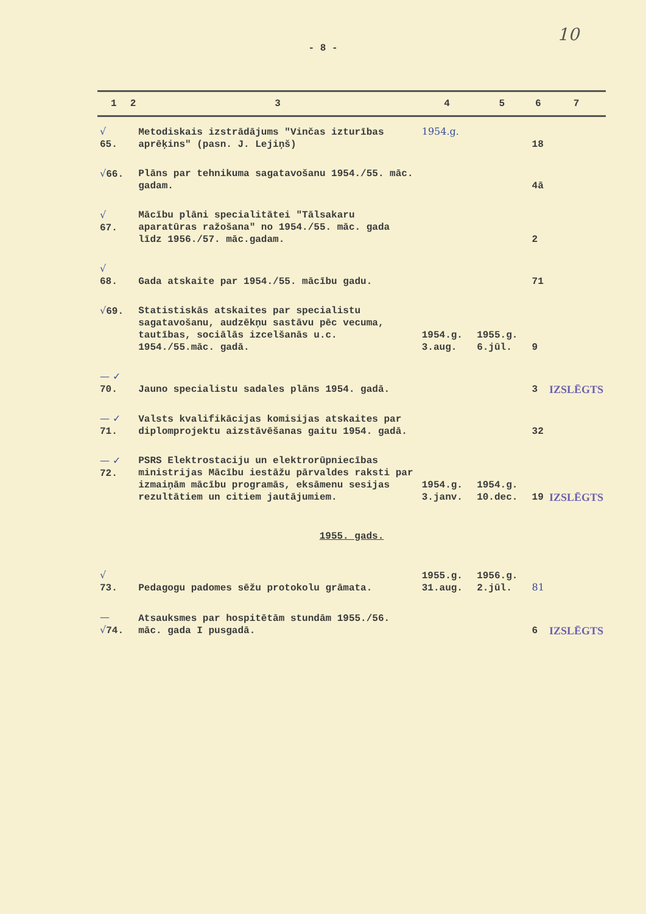10
- 8 -
| 1 | 2 | 3 | 4 | 5 | 6 | 7 |
| --- | --- | --- | --- | --- | --- | --- |
| √ 65. | | Metodiskais izstrādājums "Vinčas izturības aprēķins" (pasn. J. Lejiņš) | 1954.g. | | 18 | |
| √ 66. | | Plāns par tehnikuma sagatavošanu 1954./55. māc. gadam. | | | 4ā | |
| √ 67. | | Mācību plāni specialitātei "Tālsakaru aparatūras ražošana" no 1954./55. māc. gada līdz 1956./57. māc.gadam. | | | 2 | |
| √ 68. | | Gada atskaite par 1954./55. mācību gadu. | | | 71 | |
| √ 69. | | Statistiskās atskaites par specialistu sagatavošanu, audzēkņu sastāvu pēc vecuma, tautības, sociālās izcelšanās u.c. 1954./55.māc. gadā. | 1954.g. 3.aug. | 1955.g. 6.jūl. | 9 | |
| — ✓ 70. | | Jauno specialistu sadales plāns 1954. gadā. | | | 3 | IZSLĒGTS |
| — ✓ 71. | | Valsts kvalifikācijas komisijas atskaites par diplomprojektu aizstāvēšanas gaitu 1954. gadā. | | | 32 | |
| — ✓ 72. | | PSRS Elektrostaciju un elektrorūpniecības ministrijas Mācību iestāžu pārvaldes raksti par izmaiņām mācību programās, eksāmenu sesijas rezultātiem un citiem jautājumiem. | 1954.g. 3.janv. | 1954.g. 10.dec. | 19 | IZSLĒGTS |
| 1955. gads. | | | | | | |
| √ 73. | | Pedagogu padomes sēžu protokolu grāmata. | 1955.g. 31.aug. | 1956.g. 2.jūl. | 81 | |
| — √ 74. | | Atsauksmes par hospitētām stundām 1955./56. māc. gada I pusgadā. | | | 6 | IZSLĒGTS |